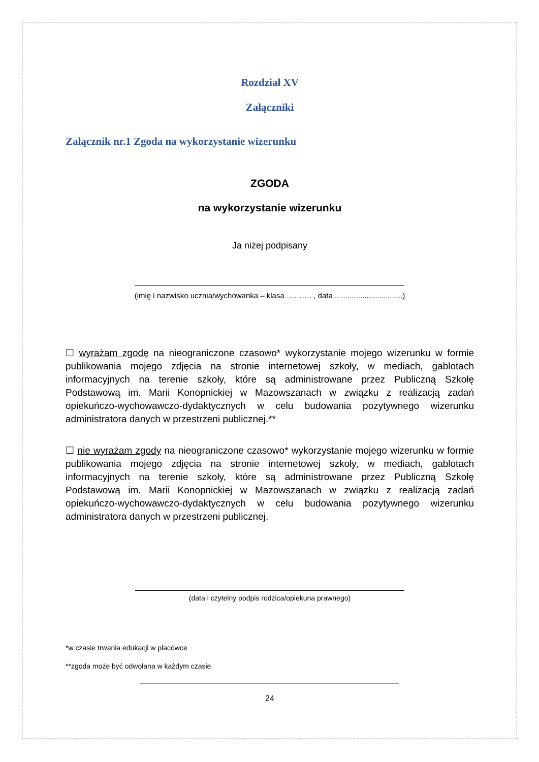Rozdział XV
Załączniki
Załącznik nr.1 Zgoda na wykorzystanie wizerunku
ZGODA
na wykorzystanie wizerunku
Ja niżej podpisany
(imię i nazwisko ucznia/wychowanka – klasa ………. , data ................................)
☐ wyrażam zgodę na nieograniczone czasowo* wykorzystanie mojego wizerunku w formie publikowania mojego zdjęcia na stronie internetowej szkoły, w mediach, gablotach informacyjnych na terenie szkoły, które są administrowane przez Publiczną Szkołę Podstawową im. Marii Konopnickiej w Mazowszanach w związku z realizacją zadań opiekuńczo-wychowawczo-dydaktycznych w celu budowania pozytywnego wizerunku administratora danych w przestrzeni publicznej.**
☐ nie wyrażam zgody na nieograniczone czasowo* wykorzystanie mojego wizerunku w formie publikowania mojego zdjęcia na stronie internetowej szkoły, w mediach, gablotach informacyjnych na terenie szkoły, które są administrowane przez Publiczną Szkołę Podstawową im. Marii Konopnickiej w Mazowszanach w związku z realizacją zadań opiekuńczo-wychowawczo-dydaktycznych w celu budowania pozytywnego wizerunku administratora danych w przestrzeni publicznej.
(data i czytelny podpis rodzica/opiekuna prawnego)
*w czasie trwania edukacji w placówce
**zgoda może być odwołana w każdym czasie.
24